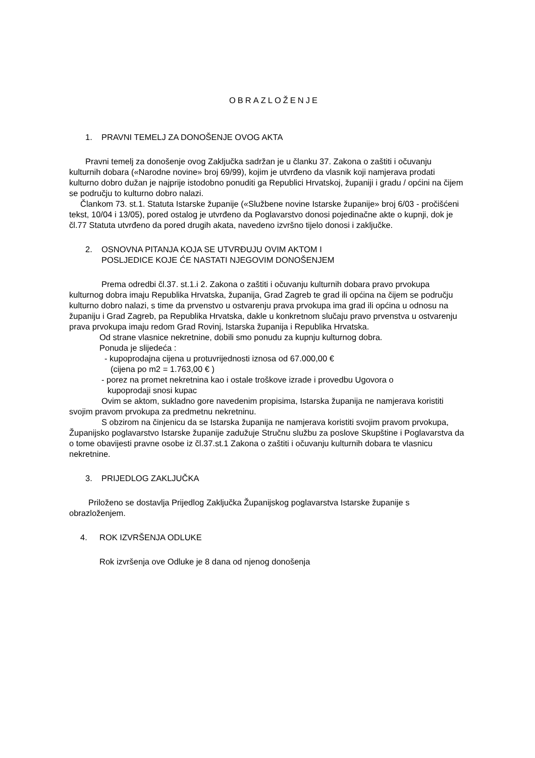OBRAZLOŽENJE
1. PRAVNI TEMELJ ZA DONOŠENJE OVOG AKTA
Pravni temelj za donošenje ovog Zaključka sadržan je u članku 37. Zakona o zaštiti i očuvanju kulturnih dobara («Narodne novine» broj 69/99), kojim je utvrđeno da vlasnik koji namjerava prodati kulturno dobro dužan je najprije istodobno ponuditi ga Republici Hrvatskoj, županiji i gradu / općini na čijem se području to kulturno dobro nalazi.
Člankom 73. st.1. Statuta Istarske županije («Službene novine Istarske županije» broj 6/03 - pročišćeni tekst, 10/04 i 13/05), pored ostalog je utvrđeno da Poglavarstvo donosi pojedinačne akte o kupnji, dok je čl.77 Statuta utvrđeno da pored drugih akata, navedeno izvršno tijelo donosi i zaključke.
2. OSNOVNA PITANJA KOJA SE UTVRĐUJU OVIM AKTOM I
POSLJEDICE KOJE ĆE NASTATI NJEGOVIM DONOŠENJEM
Prema odredbi čl.37. st.1.i 2. Zakona o zaštiti i očuvanju kulturnih dobara pravo prvokupa kulturnog dobra imaju Republika Hrvatska, županija, Grad Zagreb te grad ili općina na čijem se području kulturno dobro nalazi, s time da prvenstvo u ostvarenju prava prvokupa ima grad ili općina u odnosu na županiju i Grad Zagreb, pa Republika Hrvatska, dakle u konkretnom slučaju pravo prvenstva u ostvarenju prava prvokupa imaju redom Grad Rovinj, Istarska županija i Republika Hrvatska.
Od strane vlasnice nekretnine, dobili smo ponudu za kupnju kulturnog dobra.
Ponuda je slijedeća :
- kupoprodajna cijena u protuvrijednosti iznosa od 67.000,00 €
(cijena po m2 = 1.763,00 € )
- porez na promet nekretnina kao i ostale troškove izrade i provedbu Ugovora o
kupoprodaji snosi kupac
Ovim se aktom, sukladno gore navedenim propisima, Istarska županija ne namjerava koristiti svojim pravom prvokupa za predmetnu nekretninu.
S obzirom na činjenicu da se Istarska županija ne namjerava koristiti svojim pravom prvokupa, Županijsko poglavarstvo Istarske županije zadužuje Stručnu službu za poslove Skupštine i Poglavarstva da o tome obavijesti pravne osobe iz čl.37.st.1 Zakona o zaštiti i očuvanju kulturnih dobara te vlasnicu nekretnine.
3. PRIJEDLOG ZAKLJUČKA
Priloženo se dostavlja Prijedlog Zaključka Županijskog poglavarstva Istarske županije s obrazloženjem.
4. ROK IZVRŠENJA ODLUKE
Rok izvršenja ove Odluke je 8 dana od njenog donošenja